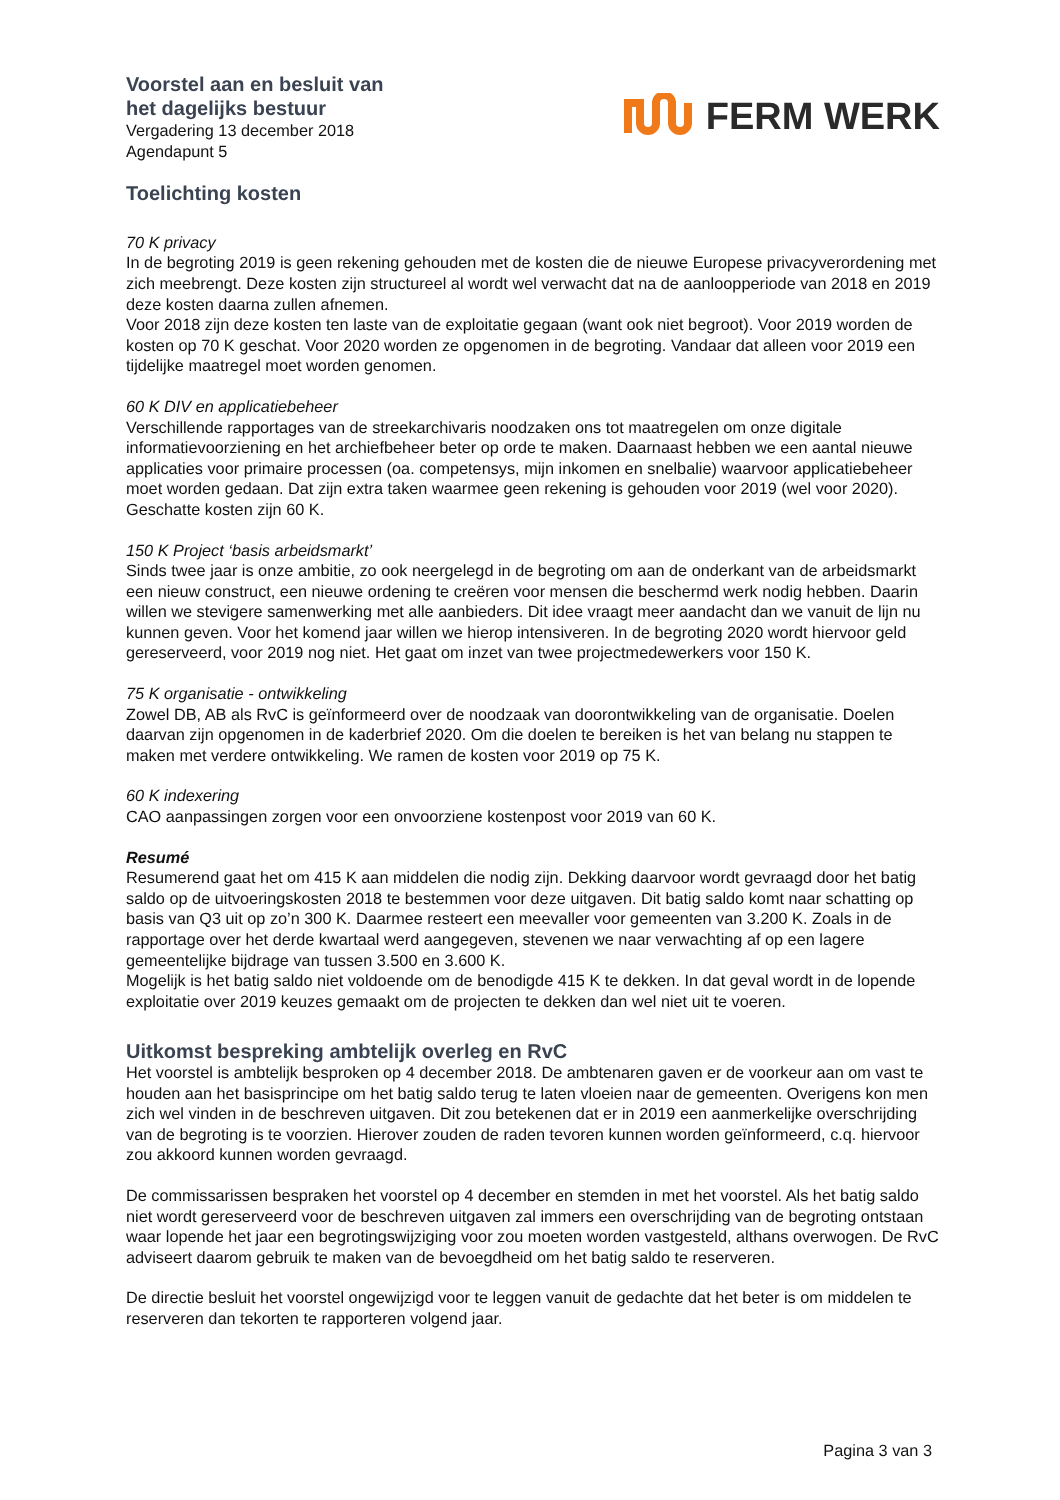Voorstel aan en besluit van
het dagelijks bestuur
Vergadering 13 december 2018
Agendapunt 5
FERM WERK
Toelichting kosten
70 K privacy
In de begroting 2019 is geen rekening gehouden met de kosten die de nieuwe Europese privacyverordening met zich meebrengt. Deze kosten zijn structureel al wordt wel verwacht dat na de aanloopperiode van 2018 en 2019 deze kosten daarna zullen afnemen.
Voor 2018 zijn deze kosten ten laste van de exploitatie gegaan (want ook niet begroot). Voor 2019 worden de kosten op 70 K geschat. Voor 2020 worden ze opgenomen in de begroting. Vandaar dat alleen voor 2019 een tijdelijke maatregel moet worden genomen.
60 K DIV en applicatiebeheer
Verschillende rapportages van de streekarchivaris noodzaken ons tot maatregelen om onze digitale informatievoorziening en het archiefbeheer beter op orde te maken. Daarnaast hebben we een aantal nieuwe applicaties voor primaire processen (oa. competensys, mijn inkomen en snelbalie) waarvoor applicatiebeheer moet worden gedaan. Dat zijn extra taken waarmee geen rekening is gehouden voor 2019 (wel voor 2020). Geschatte kosten zijn 60 K.
150 K Project ‘basis arbeidsmarkt’
Sinds twee jaar is onze ambitie, zo ook neergelegd in de begroting om aan de onderkant van de arbeidsmarkt een nieuw construct, een nieuwe ordening te creëren voor mensen die beschermd werk nodig hebben. Daarin willen we stevigere samenwerking met alle aanbieders. Dit idee vraagt meer aandacht dan we vanuit de lijn nu kunnen geven. Voor het komend jaar willen we hierop intensiveren. In de begroting 2020 wordt hiervoor geld gereserveerd, voor 2019 nog niet. Het gaat om inzet van twee projectmedewerkers voor 150 K.
75 K organisatie - ontwikkeling
Zowel DB, AB als RvC is geïnformeerd over de noodzaak van doorontwikkeling van de organisatie. Doelen daarvan zijn opgenomen in de kaderbrief 2020. Om die doelen te bereiken is het van belang nu stappen te maken met verdere ontwikkeling. We ramen de kosten voor 2019 op 75 K.
60 K indexering
CAO aanpassingen zorgen voor een onvoorziene kostenpost voor 2019 van 60 K.
Resumé
Resumerend gaat het om 415 K aan middelen die nodig zijn. Dekking daarvoor wordt gevraagd door het batig saldo op de uitvoeringskosten 2018 te bestemmen voor deze uitgaven. Dit batig saldo komt naar schatting op basis van Q3 uit op zo’n 300 K. Daarmee resteert een meevaller voor gemeenten van 3.200 K. Zoals in de rapportage over het derde kwartaal werd aangegeven, stevenen we naar verwachting af op een lagere gemeentelijke bijdrage van tussen 3.500 en 3.600 K.
Mogelijk is het batig saldo niet voldoende om de benodigde 415 K te dekken. In dat geval wordt in de lopende exploitatie over 2019 keuzes gemaakt om de projecten te dekken dan wel niet uit te voeren.
Uitkomst bespreking ambtelijk overleg en RvC
Het voorstel is ambtelijk besproken op 4 december 2018. De ambtenaren gaven er de voorkeur aan om vast te houden aan het basisprincipe om het batig saldo terug te laten vloeien naar de gemeenten. Overigens kon men zich wel vinden in de beschreven uitgaven. Dit zou betekenen dat er in 2019 een aanmerkelijke overschrijding van de begroting is te voorzien. Hierover zouden de raden tevoren kunnen worden geïnformeerd, c.q. hiervoor zou akkoord kunnen worden gevraagd.
De commissarissen bespraken het voorstel op 4 december en stemden in met het voorstel. Als het batig saldo niet wordt gereserveerd voor de beschreven uitgaven zal immers een overschrijding van de begroting ontstaan waar lopende het jaar een begrotingswijziging voor zou moeten worden vastgesteld, althans overwogen. De RvC adviseert daarom gebruik te maken van de bevoegdheid om het batig saldo te reserveren.
De directie besluit het voorstel ongewijzigd voor te leggen vanuit de gedachte dat het beter is om middelen te reserveren dan tekorten te rapporteren volgend jaar.
Pagina 3 van 3